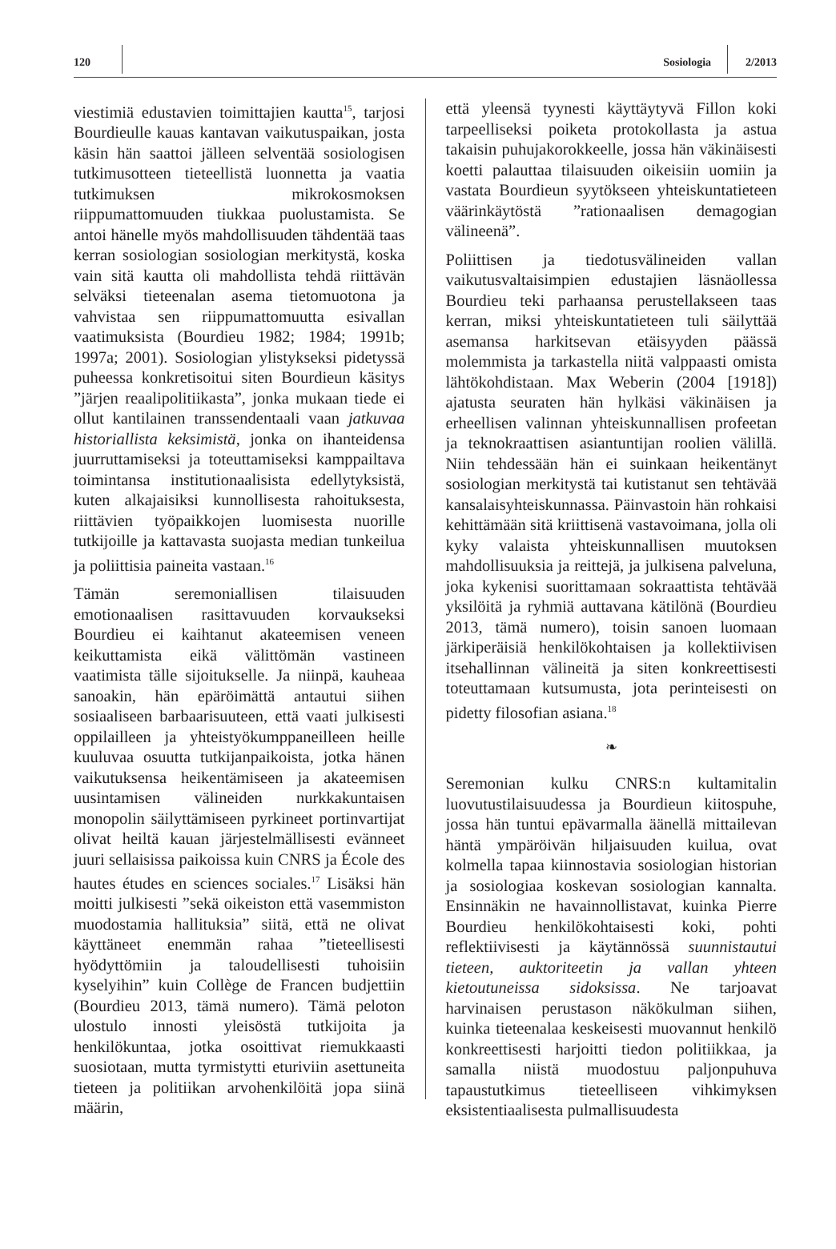120 Sosiologia 2/2013
viestimiä edustavien toimittajien kautta<sup>15</sup>, tarjosi Bourdieulle kauas kantavan vaikutuspaikan, josta käsin hän saattoi jälleen selventää sosiologisen tutkimusotteen tieteellistä luonnetta ja vaatia tutkimuksen mikrokosmoksen riippumattomuuden tiukkaa puolustamista. Se antoi hänelle myös mahdollisuuden tähdentää taas kerran sosiologian sosiologian merkitystä, koska vain sitä kautta oli mahdollista tehdä riittävän selväksi tieteenalan asema tietomuotona ja vahvistaa sen riippumattomuutta esivallan vaatimuksista (Bourdieu 1982; 1984; 1991b; 1997a; 2001). Sosiologian ylistykseksi pidetyssä puheessa konkretisoitui siten Bourdieun käsitys ”järjen reaalipolitiikasta”, jonka mukaan tiede ei ollut kantilainen transsendentaali vaan jatkuvaa historiallista keksimistä, jonka on ihanteidensa juurruttamiseksi ja toteuttamiseksi kamppailtava toimintansa institutionaalisista edellytyksistä, kuten alkajaisiksi kunnollisesta rahoituksesta, riittävien työpaikkojen luomisesta nuorille tutkijoille ja kattavasta suojasta median tunkeilua ja poliittisia paineita vastaan.<sup>16</sup>
Tämän seremoniallisen tilaisuuden emotionaalisen rasittavuuden korvaukseksi Bourdieu ei kaihtanut akateemisen veneen keikuttamista eikä välittömän vastineen vaatimista tälle sijoitukselle. Ja niinpä, kauheaa sanoakin, hän epäröimättä antautui siihen sosiaaliseen barbaarisuuteen, että vaati julkisesti oppilailleen ja yhteistyökumppaneilleen heille kuuluvaa osuutta tutkijanpaikoista, jotka hänen vaikutuksensa heikentämiseen ja akateemisen uusintamisen välineiden nurkkakuntaisen monopolin säilyttämiseen pyrkineet portinvartijat olivat heiltä kauan järjestelmällisesti evänneet juuri sellaisissa paikoissa kuin CNRS ja École des hautes études en sciences sociales.<sup>17</sup> Lisäksi hän moitti julkisesti ”sekä oikeiston että vasemmiston muodostamia hallituksia” siitä, että ne olivat käyttäneet enemmän rahaa ”tieteellisesti hyödyttömiin ja taloudellisesti tuhoisiin kyselyihin” kuin Collège de Francen budjettiin (Bourdieu 2013, tämä numero). Tämä peloton ulostulo innosti yleisöstä tutkijoita ja henkilökuntaa, jotka osoittivat riemukkaasti suosiotaan, mutta tyrmistytti eturiviin asettuneita tieteen ja politiikan arvohenkilöitä jopa siinä määrin,
että yleensä tyynesti käyttäytyvä Fillon koki tarpeelliseksi poiketa protokollasta ja astua takaisin puhujakorokkeelle, jossa hän väkinäisesti koetti palauttaa tilaisuuden oikeisiin uomiin ja vastata Bourdieun syytökseen yhteiskuntatieteen väärinkäytöstä ”rationaalisen demagogian välineenä”.
Poliittisen ja tiedotusvälineiden vallan vaikutusvaltaisimpien edustajien läsnäollessa Bourdieu teki parhaansa perustellakseen taas kerran, miksi yhteiskuntatieteen tuli säilyttää asemansa harkitsevan etäisyyden päässä molemmista ja tarkastella niitä valppaasti omista lähtökohdistaan. Max Weberin (2004 [1918]) ajatusta seuraten hän hylkäsi väkinäisen ja erheellisen valinnan yhteiskunnallisen profeetan ja teknokraattisen asiantuntijan roolien välillä. Niin tehdessään hän ei suinkaan heikentänyt sosiologian merkitystä tai kutistanut sen tehtävää kansalaisyhteiskunnassa. Päinvastoin hän rohkaisi kehittämään sitä kriittisenä vastavoimana, jolla oli kyky valaista yhteiskunnallisen muutoksen mahdollisuuksia ja reittejä, ja julkisena palveluna, joka kykenisi suorittamaan sokraattista tehtävää yksilöitä ja ryhmiä auttavana kätilönä (Bourdieu 2013, tämä numero), toisin sanoen luomaan järkiperäisiä henkilökohtaisen ja kollektiivisen itsehallinnan välineitä ja siten konkreettisesti toteuttamaan kutsumusta, jota perinteisesti on pidetty filosofian asiana.<sup>18</sup>
❧
Seremonian kulku CNRS:n kultamitalin luovutustilaisuudessa ja Bourdieun kiitospuhe, jossa hän tuntui epävarmalla äänellä mittailevan häntä ympäröivän hiljaisuuden kuilua, ovat kolmella tapaa kiinnostavia sosiologian historian ja sosiologiaa koskevan sosiologian kannalta. Ensinnäkin ne havainnollistavat, kuinka Pierre Bourdieu henkilökohtaisesti koki, pohti reflektiivisesti ja käytännössä suunnistautui tieteen, auktoriteetin ja vallan yhteen kietoutuneissa sidoksissa. Ne tarjoavat harvinaisen perustason näkökulman siihen, kuinka tieteenalaa keskeisesti muovannut henkilö konkreettisesti harjoitti tiedon politiikkaa, ja samalla niistä muodostuu paljonpuhuva tapaustutkimus tieteelliseen vihkimyksen eksistentiaalisesta pulmallisuudesta